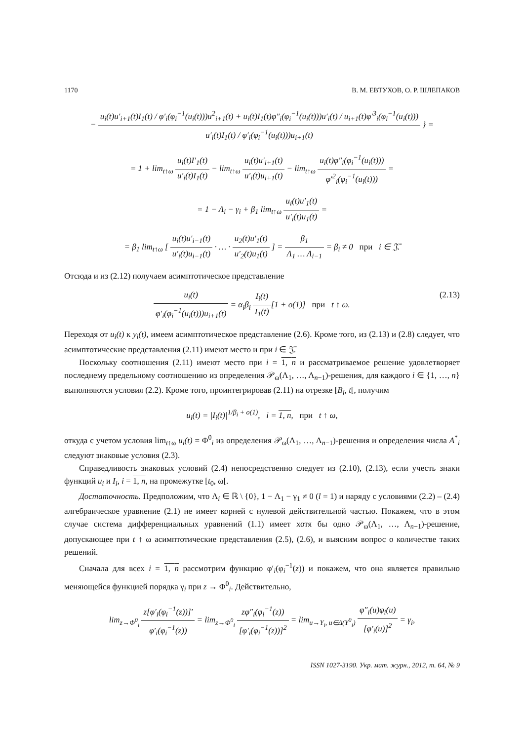1170 В. М. ЕВТУХОВ, О. Р. ШЛЕПАКОВ
− u<sub>i</sub>(t)u′<sub>i+1</sub>(t)I<sub>1</sub>(t) / φ′<sub>i</sub>(φ<sub>i</sub><sup>−1</sup>(u<sub>i</sub>(t)))u<sup>2</sup><sub>i+1</sub>(t) + u<sub>i</sub>(t)I<sub>1</sub>(t)φ″<sub>i</sub>(φ<sub>i</sub><sup>−1</sup>(u<sub>i</sub>(t)))u′<sub>i</sub>(t) / u<sub>i+1</sub>(t)φ′<sup>3</sup><sub>i</sub>(φ<sub>i</sub><sup>−1</sup>(u<sub>i</sub>(t))) u′<sub>i</sub>(t)I<sub>1</sub>(t) / φ′<sub>i</sub>(φ<sub>i</sub><sup>−1</sup>(u<sub>i</sub>(t)))u<sub>i+1</sub>(t) } =
= 1 + lim<sub>t↑ω</sub> u<sub>i</sub>(t)I′<sub>1</sub>(t) u′<sub>i</sub>(t)I<sub>1</sub>(t) − lim<sub>t↑ω</sub> u<sub>i</sub>(t)u′<sub>i+1</sub>(t) u′<sub>i</sub>(t)u<sub>i+1</sub>(t) − lim<sub>t↑ω</sub> u<sub>i</sub>(t)φ″<sub>i</sub>(φ<sub>i</sub><sup>−1</sup>(u<sub>i</sub>(t))) φ′<sup>2</sup><sub>i</sub>(φ<sub>i</sub><sup>−1</sup>(u<sub>i</sub>(t))) =
= 1 − Λ<sub>i</sub> − γ<sub>i</sub> + β<sub>1</sub> lim<sub>t↑ω</sub> u<sub>i</sub>(t)u′<sub>1</sub>(t) u′<sub>i</sub>(t)u<sub>1</sub>(t) =
= β<sub>1</sub> lim<sub>t↑ω</sub> [ u<sub>i</sub>(t)u′<sub>i−1</sub>(t) u′<sub>i</sub>(t)u<sub>i−1</sub>(t) · … · u<sub>2</sub>(t)u′<sub>1</sub>(t) u′<sub>2</sub>(t)u<sub>1</sub>(t) ] = β<sub>1</sub> Λ<sub>1</sub> … Λ<sub>i−1</sub> = β<sub>i</sub> ≠ 0 при i ∈ 𝔍̄.
Отсюда и из (2.12) получаем асимптотическое представление
u<sub>i</sub>(t) φ′<sub>i</sub>(φ<sub>i</sub><sup>−1</sup>(u<sub>i</sub>(t)))u<sub>i+1</sub>(t) = α<sub>i</sub>β<sub>i</sub> I<sub>i</sub>(t) I<sub>1</sub>(t)[1 + o(1)] при t ↑ ω. (2.13)
Переходя от u<sub>i</sub>(t) к y<sub>i</sub>(t), имеем асимптотическое представление (2.6). Кроме того, из (2.13) и (2.8) следует, что асимптотические представления (2.11) имеют место и при i ∈ 𝔍̄.
Поскольку соотношения (2.11) имеют место при i = 1, n и рассматриваемое решение удовлетворяет последнему предельному соотношению из определения 𝒫<sub>ω</sub>(Λ<sub>1</sub>, …, Λ<sub>n−1</sub>)-решения, для каждого i ∈ {1, …, n} выполняются условия (2.2). Кроме того, проинтегрировав (2.11) на отрезке [B<sub>i</sub>, t[, получим
u<sub>i</sub>(t) = |I<sub>i</sub>(t)|<sup>1/β<sub>i</sub> + o(1)</sup>, i = 1, n, при t ↑ ω,
откуда с учетом условия lim<sub>t↑ω</sub> u<sub>i</sub>(t) = Φ<sup>0</sup><sub>i</sub> из определения 𝒫<sub>ω</sub>(Λ<sub>1</sub>, …, Λ<sub>n−1</sub>)-решения и определения числа A<sup>*</sup><sub>i</sub> следуют знаковые условия (2.3).
Справедливость знаковых условий (2.4) непосредственно следует из (2.10), (2.13), если учесть знаки функций u<sub>i</sub> и I<sub>i</sub>, i = 1, n, на промежутке [t<sub>0</sub>, ω[.
Достаточность. Предположим, что Λ<sub>i</sub> ∈ ℝ \ {0}, 1 − Λ<sub>1</sub> − γ<sub>1</sub> ≠ 0 (l = 1) и наряду с условиями (2.2) – (2.4) алгебраическое уравнение (2.1) не имеет корней с нулевой действительной частью. Покажем, что в этом случае система дифференциальных уравнений (1.1) имеет хотя бы одно 𝒫<sub>ω</sub>(Λ<sub>1</sub>, …, Λ<sub>n−1</sub>)-решение, допускающее при t ↑ ω асимптотические представления (2.5), (2.6), и выясним вопрос о количестве таких решений.
Сначала для всех i = 1, n рассмотрим функцию φ′<sub>i</sub>(φ<sub>i</sub><sup>−1</sup>(z)) и покажем, что она является правильно меняющейся функцией порядка γ<sub>i</sub> при z → Φ<sup>0</sup><sub>i</sub>. Действительно,
lim<sub>z→Φ<sup>0</sup><sub>i</sub></sub> z[φ′<sub>i</sub>(φ<sub>i</sub><sup>−1</sup>(z))]′ φ′<sub>i</sub>(φ<sub>i</sub><sup>−1</sup>(z)) = lim<sub>z→Φ<sup>0</sup><sub>i</sub></sub> zφ″<sub>i</sub>(φ<sub>i</sub><sup>−1</sup>(z)) [φ′<sub>i</sub>(φ<sub>i</sub><sup>−1</sup>(z))]<sup>2</sup> = lim<sub>u→Y<sub>i</sub>, u∈Δ(Y<sup>0</sup><sub>i</sub>)</sub> φ″<sub>i</sub>(u)φ<sub>i</sub>(u) [φ′<sub>i</sub>(u)]<sup>2</sup> = γ<sub>i</sub>,
ISSN 1027-3190. Укр. мат. журн., 2012, т. 64, № 9